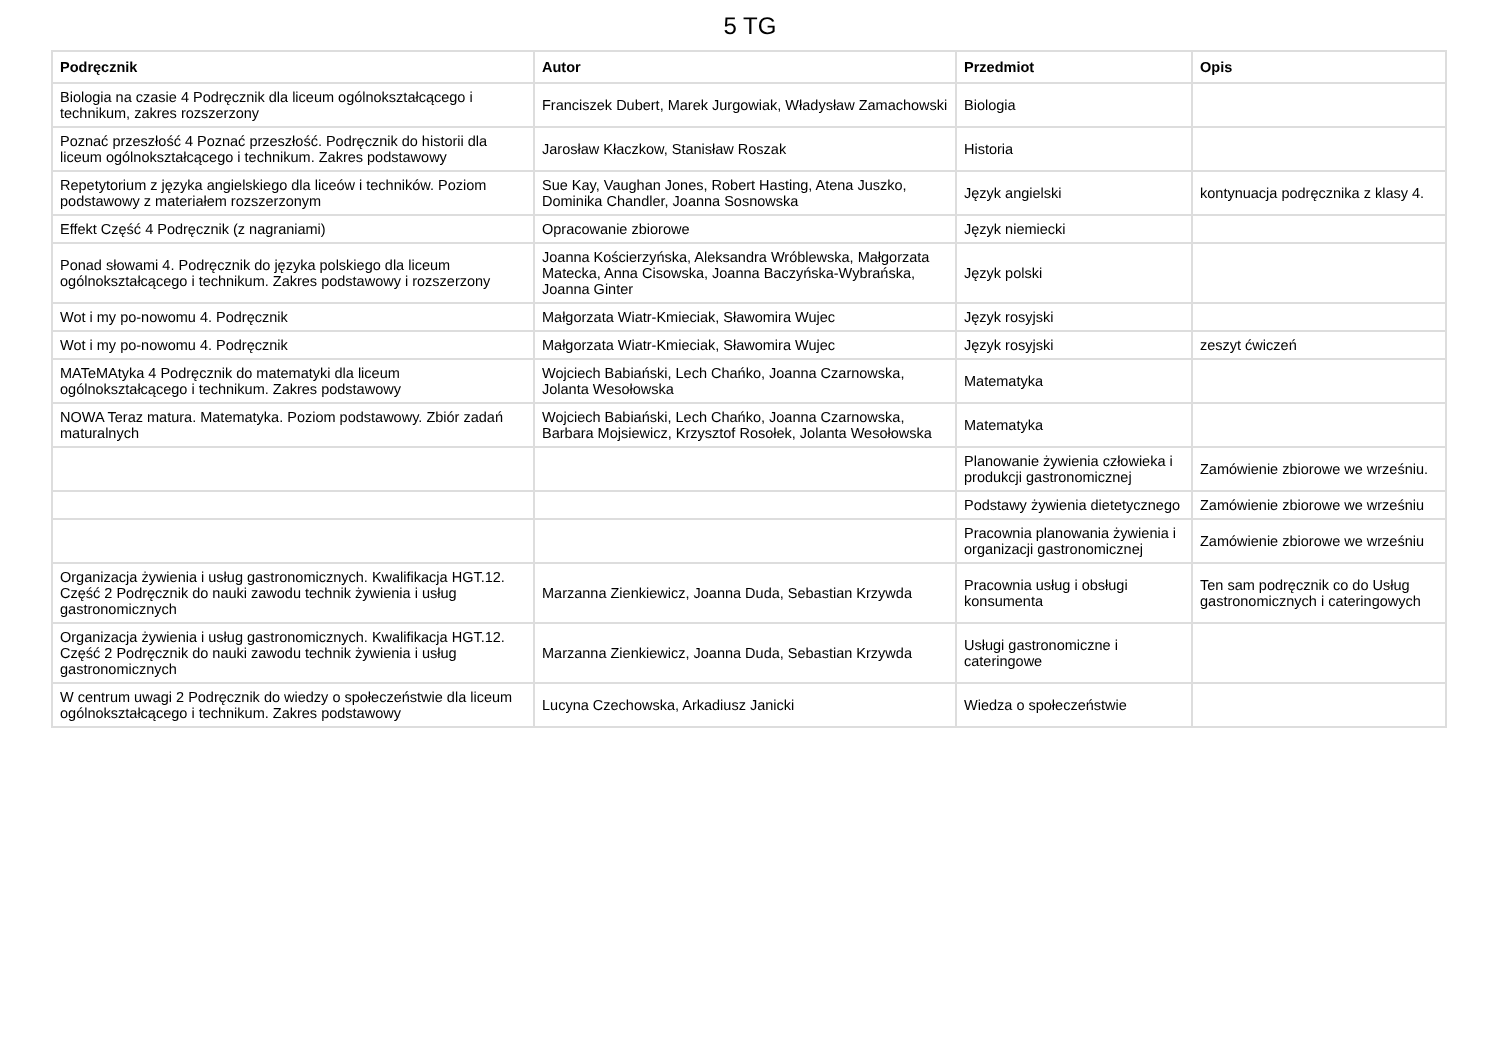5 TG
| Podręcznik | Autor | Przedmiot | Opis |
| --- | --- | --- | --- |
| Biologia na czasie 4 Podręcznik dla liceum ogólnokształcącego i technikum, zakres rozszerzony | Franciszek Dubert, Marek Jurgowiak, Władysław Zamachowski | Biologia | |
| Poznać przeszłość 4 Poznać przeszłość. Podręcznik do historii dla liceum ogólnokształcącego i technikum. Zakres podstawowy | Jarosław Kłaczkow, Stanisław Roszak | Historia | |
| Repetytorium z języka angielskiego dla liceów i techników. Poziom podstawowy z materiałem rozszerzonym | Sue Kay, Vaughan Jones, Robert Hasting, Atena Juszko, Dominika Chandler, Joanna Sosnowska | Język angielski | kontynuacja podręcznika z klasy 4. |
| Effekt Część 4 Podręcznik (z nagraniami) | Opracowanie zbiorowe | Język niemiecki | |
| Ponad słowami 4. Podręcznik do języka polskiego dla liceum ogólnokształcącego i technikum. Zakres podstawowy i rozszerzony | Joanna Kościerzyńska, Aleksandra Wróblewska, Małgorzata Matecka, Anna Cisowska, Joanna Baczyńska-Wybrańska, Joanna Ginter | Język polski | |
| Wot i my po-nowomu 4. Podręcznik | Małgorzata Wiatr-Kmieciak, Sławomira Wujec | Język rosyjski | |
| Wot i my po-nowomu 4. Podręcznik | Małgorzata Wiatr-Kmieciak, Sławomira Wujec | Język rosyjski | zeszyt ćwiczeń |
| MATeMAtyka 4 Podręcznik do matematyki dla liceum ogólnokształcącego i technikum. Zakres podstawowy | Wojciech Babiański, Lech Chańko, Joanna Czarnowska, Jolanta Wesołowska | Matematyka | |
| NOWA Teraz matura. Matematyka. Poziom podstawowy. Zbiór zadań maturalnych | Wojciech Babiański, Lech Chańko, Joanna Czarnowska, Barbara Mojsiewicz, Krzysztof Rosołek, Jolanta Wesołowska | Matematyka | |
| | | Planowanie żywienia człowieka i produkcji gastronomicznej | Zamówienie zbiorowe we wrześniu. |
| | | Podstawy żywienia dietetycznego | Zamówienie zbiorowe we wrześniu |
| | | Pracownia planowania żywienia i organizacji gastronomicznej | Zamówienie zbiorowe we wrześniu |
| Organizacja żywienia i usług gastronomicznych. Kwalifikacja HGT.12. Część 2 Podręcznik do nauki zawodu technik żywienia i usług gastronomicznych | Marzanna Zienkiewicz, Joanna Duda, Sebastian Krzywda | Pracownia usług i obsługi konsumenta | Ten sam podręcznik co do Usług gastronomicznych i cateringowych |
| Organizacja żywienia i usług gastronomicznych. Kwalifikacja HGT.12. Część 2 Podręcznik do nauki zawodu technik żywienia i usług gastronomicznych | Marzanna Zienkiewicz, Joanna Duda, Sebastian Krzywda | Usługi gastronomiczne i cateringowe | |
| W centrum uwagi 2 Podręcznik do wiedzy o społeczeństwie dla liceum ogólnokształcącego i technikum. Zakres podstawowy | Lucyna Czechowska, Arkadiusz Janicki | Wiedza o społeczeństwie | |